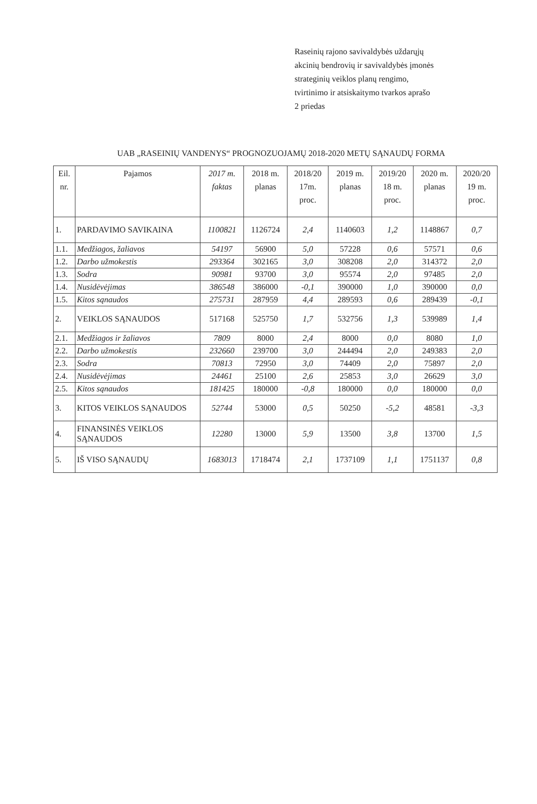Raseinių rajono savivaldybės uždarųjų
akcinių bendrovių ir savivaldybės įmonės
strateginių veiklos planų rengimo,
tvirtinimo ir atsiskaitymo tvarkos aprašo
2 priedas
UAB „RASEINIŲ VANDENYS“ PROGNOZUOJAMŲ 2018-2020 METŲ SĄNAUDŲ FORMA
| Eil. nr. | Pajamos | 2017 m. faktas | 2018 m. planas | 2018/20 17m. proc. | 2019 m. planas | 2019/20 18 m. proc. | 2020 m. planas | 2020/20 19 m. proc. |
| --- | --- | --- | --- | --- | --- | --- | --- | --- |
| 1. | PARDAVIMO SAVIKAINA | 1100821 | 1126724 | 2,4 | 1140603 | 1,2 | 1148867 | 0,7 |
| 1.1. | Medžiagos, žaliavos | 54197 | 56900 | 5,0 | 57228 | 0,6 | 57571 | 0,6 |
| 1.2. | Darbo užmokestis | 293364 | 302165 | 3,0 | 308208 | 2,0 | 314372 | 2,0 |
| 1.3. | Sodra | 90981 | 93700 | 3,0 | 95574 | 2,0 | 97485 | 2,0 |
| 1.4. | Nusidėvėjimas | 386548 | 386000 | -0,1 | 390000 | 1,0 | 390000 | 0,0 |
| 1.5. | Kitos sąnaudos | 275731 | 287959 | 4,4 | 289593 | 0,6 | 289439 | -0,1 |
| 2. | VEIKLOS SĄNAUDOS | 517168 | 525750 | 1,7 | 532756 | 1,3 | 539989 | 1,4 |
| 2.1. | Medžiagos ir žaliavos | 7809 | 8000 | 2,4 | 8000 | 0,0 | 8080 | 1,0 |
| 2.2. | Darbo užmokestis | 232660 | 239700 | 3,0 | 244494 | 2,0 | 249383 | 2,0 |
| 2.3. | Sodra | 70813 | 72950 | 3,0 | 74409 | 2,0 | 75897 | 2,0 |
| 2.4. | Nusidėvėjimas | 24461 | 25100 | 2,6 | 25853 | 3,0 | 26629 | 3,0 |
| 2.5. | Kitos sąnaudos | 181425 | 180000 | -0,8 | 180000 | 0,0 | 180000 | 0,0 |
| 3. | KITOS VEIKLOS SĄNAUDOS | 52744 | 53000 | 0,5 | 50250 | -5,2 | 48581 | -3,3 |
| 4. | FINANSINĖS VEIKLOS SĄNAUDOS | 12280 | 13000 | 5,9 | 13500 | 3,8 | 13700 | 1,5 |
| 5. | IŠ VISO SĄNAUDŲ | 1683013 | 1718474 | 2,1 | 1737109 | 1,1 | 1751137 | 0,8 |